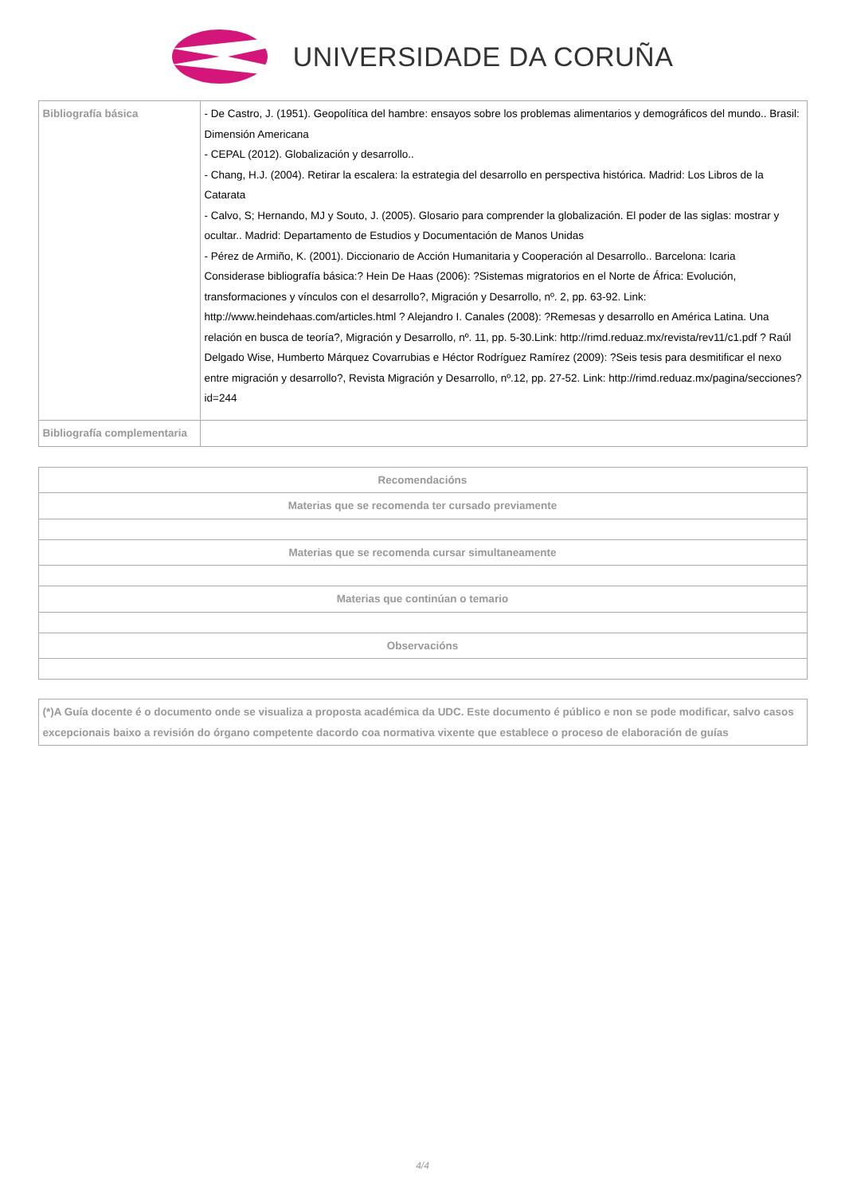UNIVERSIDADE DA CORUÑA
| Bibliografía básica | - De Castro, J. (1951). Geopolítica del hambre: ensayos sobre los problemas alimentarios y demográficos del mundo.. Brasil: Dimensión Americana - CEPAL (2012). Globalización y desarrollo.. - Chang, H.J. (2004). Retirar la escalera: la estrategia del desarrollo en perspectiva histórica. Madrid: Los Libros de la Catarata - Calvo, S; Hernando, MJ y Souto, J. (2005). Glosario para comprender la globalización. El poder de las siglas: mostrar y ocultar.. Madrid: Departamento de Estudios y Documentación de Manos Unidas - Pérez de Armiño, K. (2001). Diccionario de Acción Humanitaria y Cooperación al Desarrollo.. Barcelona: Icaria Considerase bibliografía básica:? Hein De Haas (2006): ?Sistemas migratorios en el Norte de África: Evolución, transformaciones y vínculos con el desarrollo?, Migración y Desarrollo, nº. 2, pp. 63-92. Link: http://www.heindehaas.com/articles.html ? Alejandro I. Canales (2008): ?Remesas y desarrollo en América Latina. Una relación en busca de teoría?, Migración y Desarrollo, nº. 11, pp. 5-30.Link: http://rimd.reduaz.mx/revista/rev11/c1.pdf ? Raúl Delgado Wise, Humberto Márquez Covarrubias e Héctor Rodríguez Ramírez (2009): ?Seis tesis para desmitificar el nexo entre migración y desarrollo?, Revista Migración y Desarrollo, nº.12, pp. 27-52. Link: http://rimd.reduaz.mx/pagina/secciones?id=244 |
| Bibliografía complementaria | |
| Recomendacións |
| --- |
| Materias que se recomenda ter cursado previamente |
| Materias que se recomenda cursar simultaneamente |
| Materias que continúan o temario |
| Observacións |
(*)A Guía docente é o documento onde se visualiza a proposta académica da UDC. Este documento é público e non se pode modificar, salvo casos excepcionais baixo a revisión do órgano competente dacordo coa normativa vixente que establece o proceso de elaboración de guías
4/4